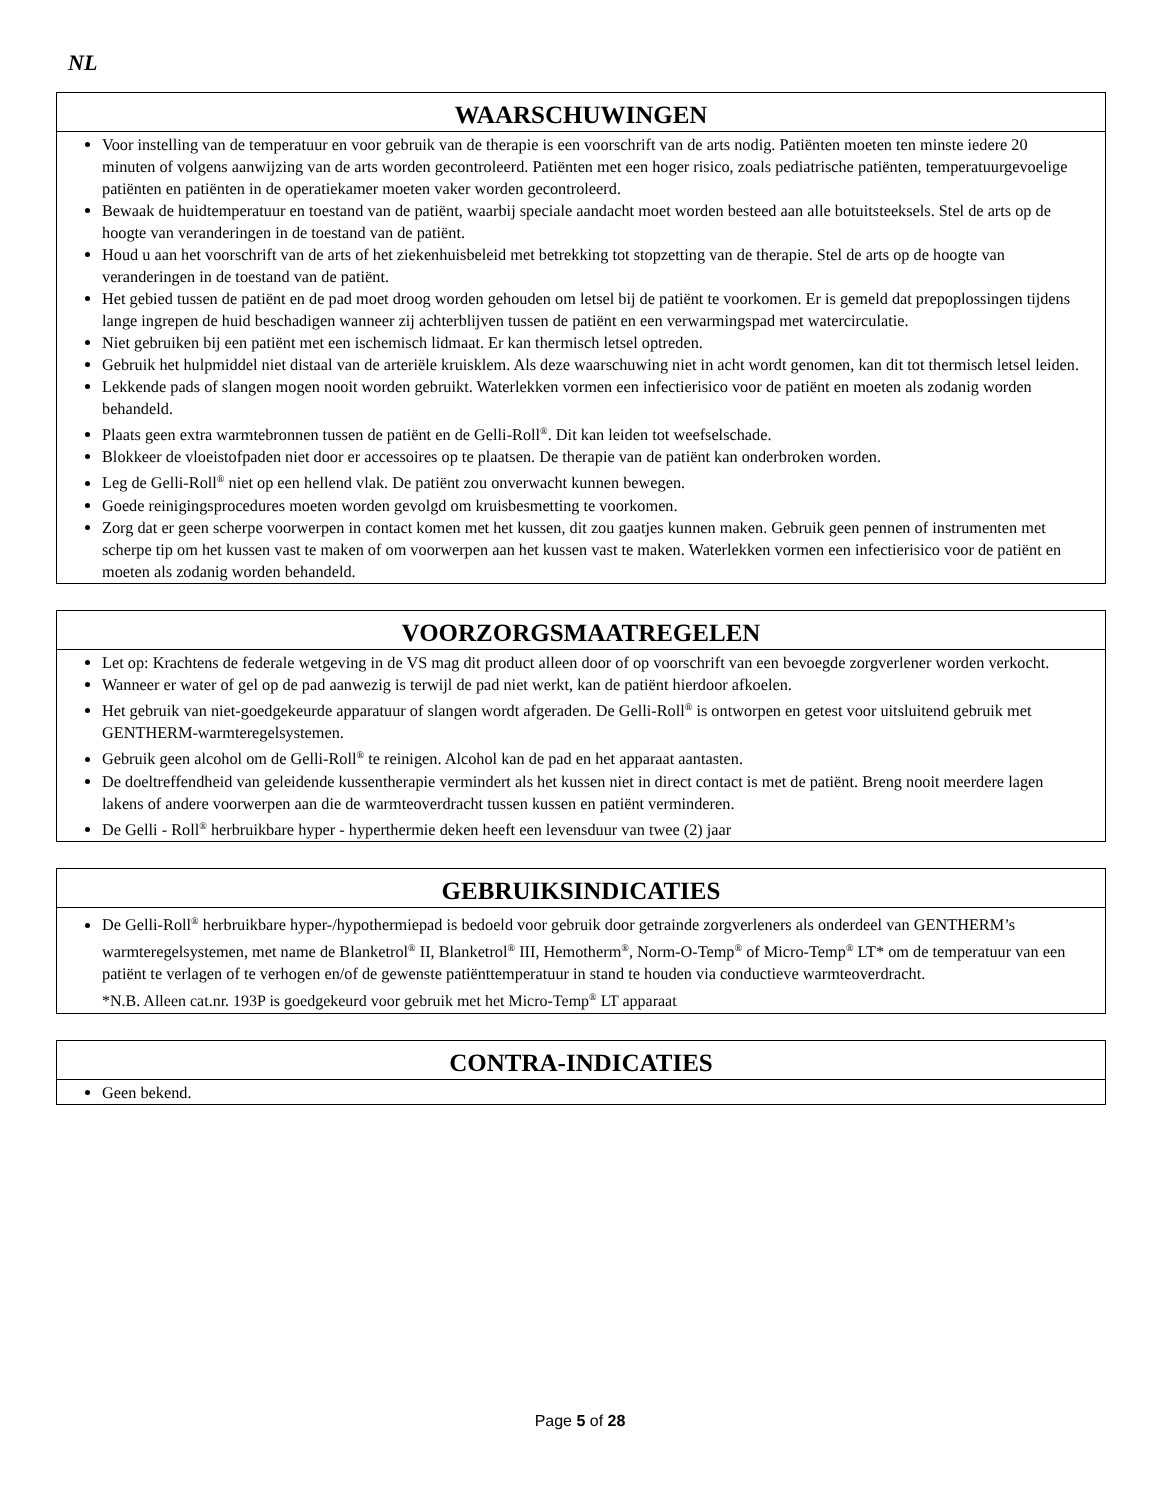NL
WAARSCHUWINGEN
Voor instelling van de temperatuur en voor gebruik van de therapie is een voorschrift van de arts nodig. Patiënten moeten ten minste iedere 20 minuten of volgens aanwijzing van de arts worden gecontroleerd. Patiënten met een hoger risico, zoals pediatrische patiënten, temperatuurgevoelige patiënten en patiënten in de operatiekamer moeten vaker worden gecontroleerd.
Bewaak de huidtemperatuur en toestand van de patiënt, waarbij speciale aandacht moet worden besteed aan alle botuitsteeksels. Stel de arts op de hoogte van veranderingen in de toestand van de patiënt.
Houd u aan het voorschrift van de arts of het ziekenhuisbeleid met betrekking tot stopzetting van de therapie. Stel de arts op de hoogte van veranderingen in de toestand van de patiënt.
Het gebied tussen de patiënt en de pad moet droog worden gehouden om letsel bij de patiënt te voorkomen. Er is gemeld dat prepoplossingen tijdens lange ingrepen de huid beschadigen wanneer zij achterblijven tussen de patiënt en een verwarmingspad met watercirculatie.
Niet gebruiken bij een patiënt met een ischemisch lidmaat. Er kan thermisch letsel optreden.
Gebruik het hulpmiddel niet distaal van de arteriële kruisklem. Als deze waarschuwing niet in acht wordt genomen, kan dit tot thermisch letsel leiden.
Lekkende pads of slangen mogen nooit worden gebruikt. Waterlekken vormen een infectierisico voor de patiënt en moeten als zodanig worden behandeld.
Plaats geen extra warmtebronnen tussen de patiënt en de Gelli-Roll<sup>®</sup>. Dit kan leiden tot weefselschade.
Blokkeer de vloeistofpaden niet door er accessoires op te plaatsen. De therapie van de patiënt kan onderbroken worden.
Leg de Gelli-Roll<sup>®</sup> niet op een hellend vlak. De patiënt zou onverwacht kunnen bewegen.
Goede reinigingsprocedures moeten worden gevolgd om kruisbesmetting te voorkomen.
Zorg dat er geen scherpe voorwerpen in contact komen met het kussen, dit zou gaatjes kunnen maken. Gebruik geen pennen of instrumenten met scherpe tip om het kussen vast te maken of om voorwerpen aan het kussen vast te maken. Waterlekken vormen een infectierisico voor de patiënt en moeten als zodanig worden behandeld.
VOORZORGSMAATREGELEN
Let op: Krachtens de federale wetgeving in de VS mag dit product alleen door of op voorschrift van een bevoegde zorgverlener worden verkocht.
Wanneer er water of gel op de pad aanwezig is terwijl de pad niet werkt, kan de patiënt hierdoor afkoelen.
Het gebruik van niet-goedgekeurde apparatuur of slangen wordt afgeraden. De Gelli-Roll<sup>®</sup> is ontworpen en getest voor uitsluitend gebruik met GENTHERM-warmteregelsystemen.
Gebruik geen alcohol om de Gelli-Roll<sup>®</sup> te reinigen. Alcohol kan de pad en het apparaat aantasten.
De doeltreffendheid van geleidende kussentherapie vermindert als het kussen niet in direct contact is met de patiënt. Breng nooit meerdere lagen lakens of andere voorwerpen aan die de warmteoverdracht tussen kussen en patiënt verminderen.
De Gelli - Roll<sup>®</sup> herbruikbare hyper - hyperthermie deken heeft een levensduur van twee (2) jaar
GEBRUIKSINDICATIES
De Gelli-Roll<sup>®</sup> herbruikbare hyper-/hypothermiepad is bedoeld voor gebruik door getrainde zorgverleners als onderdeel van GENTHERM’s warmteregelsystemen, met name de Blanketrol<sup>®</sup> II, Blanketrol<sup>®</sup> III, Hemotherm<sup>®</sup>, Norm-O-Temp<sup>®</sup> of Micro-Temp<sup>®</sup> LT* om de temperatuur van een patiënt te verlagen of te verhogen en/of de gewenste patiënttemperatuur in stand te houden via conductieve warmteoverdracht.
*N.B. Alleen cat.nr. 193P is goedgekeurd voor gebruik met het Micro-Temp<sup>®</sup> LT apparaat
CONTRA-INDICATIES
Geen bekend.
Page 5 of 28